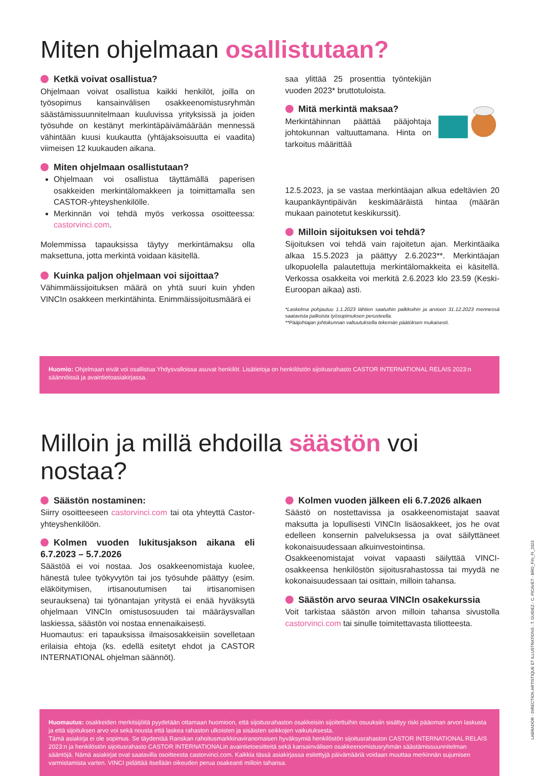Miten ohjelmaan osallistutaan?
Ketkä voivat osallistua?
Ohjelmaan voivat osallistua kaikki henkilöt, joilla on työsopimus kansainvälisen osakkeenomistusryhmän säästämissuunnitelmaan kuuluvissa yrityksissä ja joiden työsuhde on kestänyt merkintäpäivämäärään mennessä vähintään kuusi kuukautta (yhtäjaksoisuutta ei vaadita) viimeisen 12 kuukauden aikana.
Miten ohjelmaan osallistutaan?
Ohjelmaan voi osallistua täyttämällä paperisen osakkeiden merkintälomakkeen ja toimittamalla sen CASTOR-yhteyshenkilölle.
Merkinnän voi tehdä myös verkossa osoitteessa: castorvinci.com.
Molemmissa tapauksissa täytyy merkintämaksu olla maksettuna, jotta merkintä voidaan käsitellä.
Kuinka paljon ohjelmaan voi sijoittaa?
Vähimmäissijoituksen määrä on yhtä suuri kuin yhden VINCIn osakkeen merkintähinta. Enimmäissijoitusmäärä ei
saa ylittää 25 prosenttia työntekijän vuoden 2023* bruttotuloista.
Mitä merkintä maksaa?
Merkintähinnan päättää pääjohtaja johtokunnan valtuuttamana. Hinta on tarkoitus määrittää
12.5.2023, ja se vastaa merkintäajan alkua edeltävien 20 kaupankäyntipäivän keskimääräistä hintaa (määrän mukaan painotetut keskikurssit).
Milloin sijoituksen voi tehdä?
Sijoituksen voi tehdä vain rajoitetun ajan. Merkintäaika alkaa 15.5.2023 ja päättyy 2.6.2023**. Merkintäajan ulkopuolella palautettuja merkintälomakkeita ei käsitellä. Verkossa osakkeita voi merkitä 2.6.2023 klo 23.59 (Keski-Euroopan aikaa) asti.
*Laskelma pohjautuu 1.1.2023 lähtien saatuihin palkkoihin ja arvioon 31.12.2023 mennessä saatavista palkoista työsopimuksen perusteella.
**Pääjohtajan johtokunnan valtuutuksella tekemän päätöksen mukaisesti.
Huomio: Ohjelmaan eivät voi osallistua Yhdysvalloissa asuvat henkilöt. Lisätietoja on henkilöstön sijoitusrahasto CASTOR INTERNATIONAL RELAIS 2023:n säännöissä ja avaintietoasiakirjassa.
Milloin ja millä ehdoilla säästön voi nostaa?
Säästön nostaminen:
Siirry osoitteeseen castorvinci.com tai ota yhteyttä Castor-yhteyshenkilöön.
Kolmen vuoden lukitusjakson aikana eli 6.7.2023 – 5.7.2026
Säästöä ei voi nostaa. Jos osakkeenomistaja kuolee, hänestä tulee työkyvytön tai jos työsuhde päättyy (esim. eläköitymisen, irtisanoutumisen tai irtisanomisen seurauksena) tai työnantajan yritystä ei enää hyväksytä ohjelmaan VINCIn omistusosuuden tai määräysvallan laskiessa, säästön voi nostaa ennenaikaisesti.
Huomautus: eri tapauksissa ilmaisosakkeisiin sovelletaan erilaisia ehtoja (ks. edellä esitetyt ehdot ja CASTOR INTERNATIONAL ohjelman säännöt).
Kolmen vuoden jälkeen eli 6.7.2026 alkaen
Säästö on nostettavissa ja osakkeenomistajat saavat maksutta ja lopullisesti VINCIn lisäosakkeet, jos he ovat edelleen konsernin palveluksessa ja ovat säilyttäneet kokonaisuudessaan alkuinvestointinsa.
Osakkeenomistajat voivat vapaasti säilyttää VINCI-osakkeensa henkilöstön sijoitusrahastossa tai myydä ne kokonaisuudessaan tai osittain, milloin tahansa.
Säästön arvo seuraa VINCIn osakekurssia
Voit tarkistaa säästön arvon milloin tahansa sivustolla castorvinci.com tai sinulle toimitettavasta tiliotteesta.
Huomautus: osakkeiden merkitsijöitä pyydetään ottamaan huomioon, että sijoitusrahaston osakkeisiin sijoitettuihin osuuksiin sisältyy riski pääoman arvon laskusta ja että sijoituksen arvo voi sekä nousta että laskea rahaston ulkoisten ja sisäisten seikkojen vaikutuksesta.
Tämä asiakirja ei ole sopimus. Se täydentää Ranskan rahoitusmarkkinaviranomaisen hyväksymiä henkilöstön sijoitusrahaston CASTOR INTERNATIONAL RELAIS 2023:n ja henkilöstön sijoitusrahasto CASTOR INTERNATIONALin avaintietoesitteitä sekä kansainvälisen osakkeenomistusryhmän säästämissuunnitelman sääntöjä. Nämä asiakirjat ovat saatavilla osoitteesta castorvinci.com. Kaikkia tässä asiakirjassa esitettyjä päivämääriä voidaan muuttaa merkinnän sujumisen varmistamista varten. VINCI pidättää itsellään oikeuden perua osakeanti milloin tahansa.
LABRADOR - DIRECTION ARTISTIQUE ET ILLUSTRATIONS : T. GUIDEZ - C. PICAVET - BRO_FIN_FI_2023